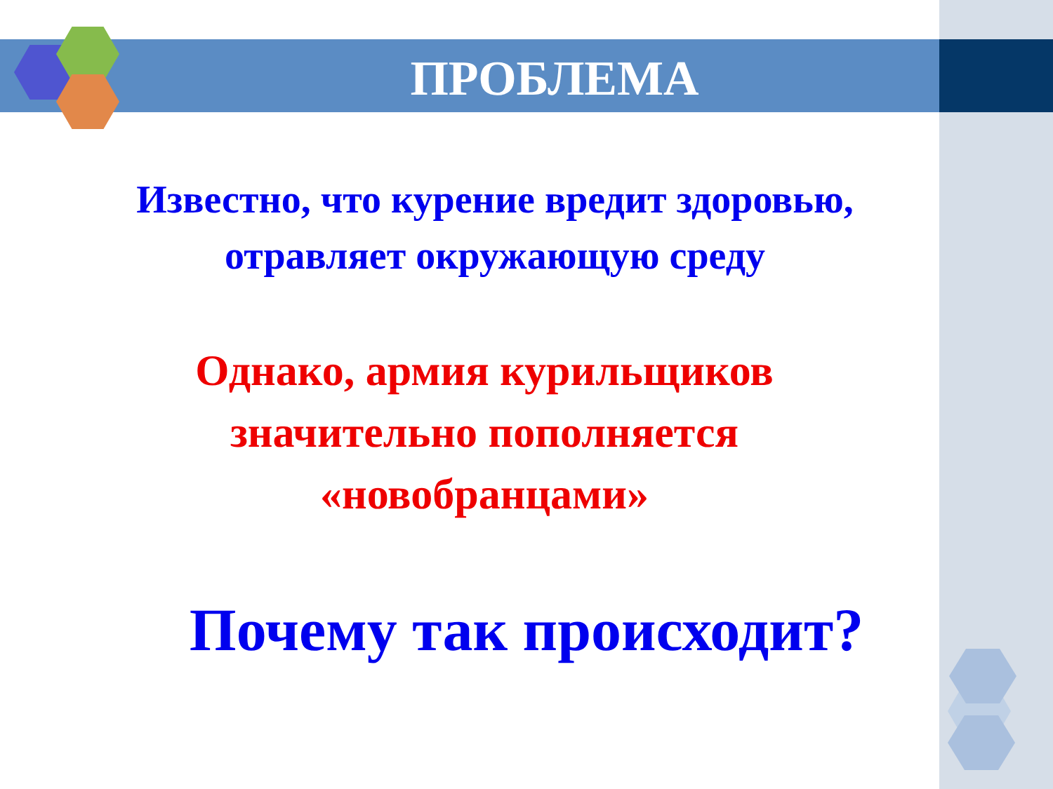ПРОБЛЕМА
Известно, что курение вредит здоровью,
отравляет окружающую среду
Однако, армия курильщиков
значительно пополняется
«новобранцами»
Почему так происходит?